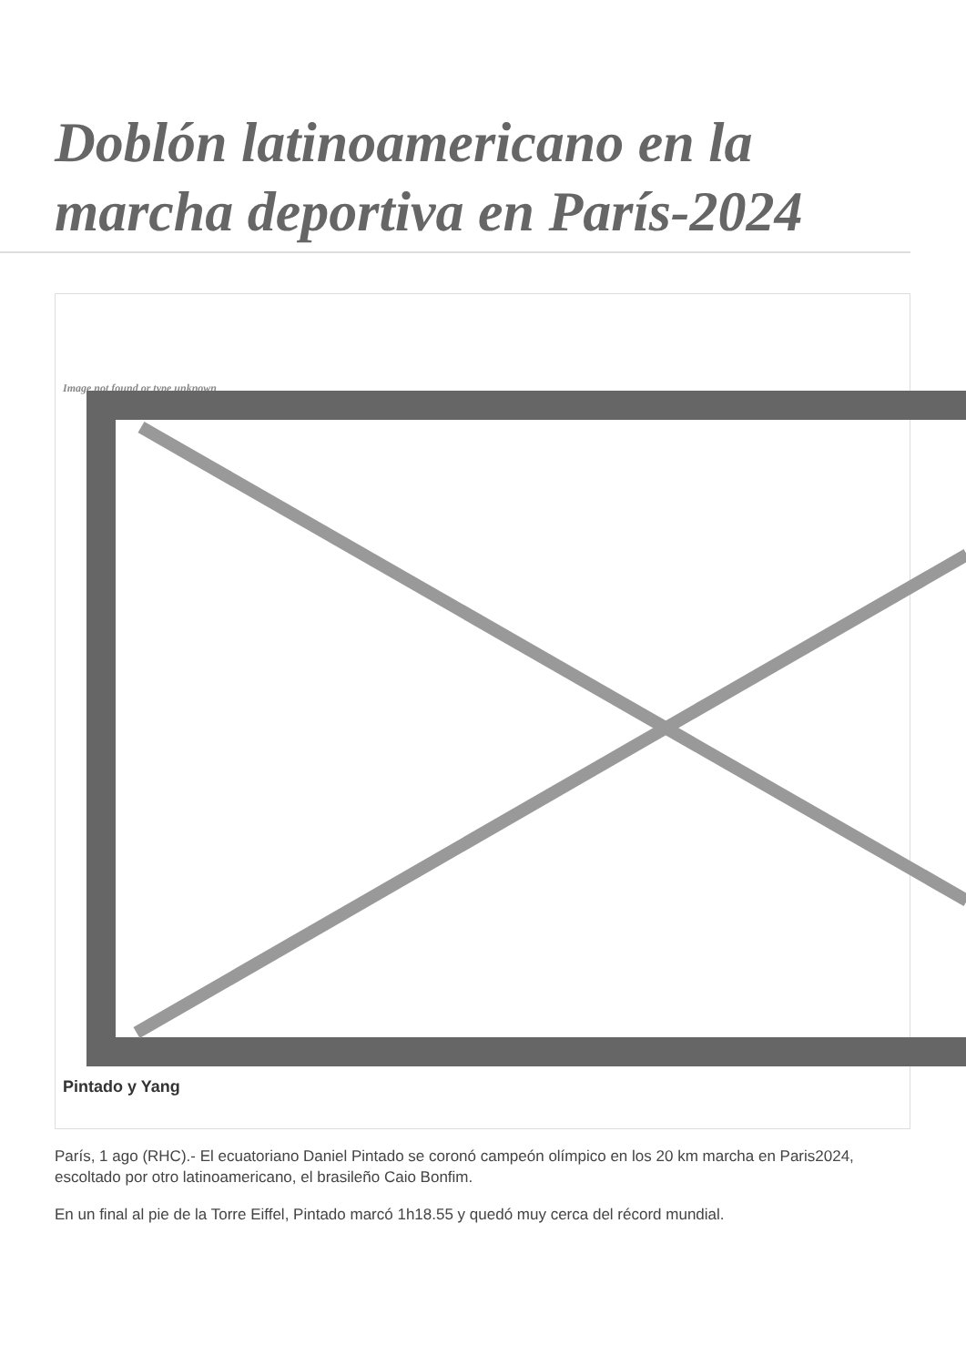Doblón latinoamericano en la marcha deportiva en París-2024
Image not found or type unknown
Pintado y Yang
París, 1 ago (RHC).- El ecuatoriano Daniel Pintado se coronó campeón olímpico en los 20 km marcha en Paris2024, escoltado por otro latinoamericano, el brasileño Caio Bonfim.
En un final al pie de la Torre Eiffel, Pintado marcó 1h18.55 y quedó muy cerca del récord mundial.